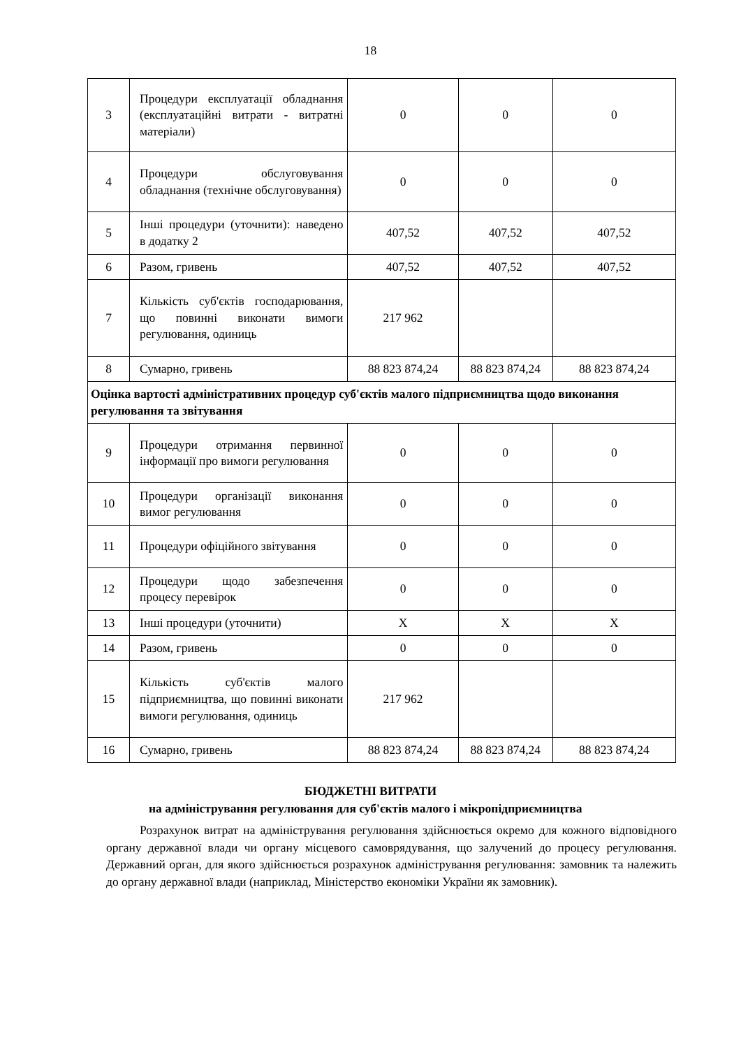18
| 3 | Процедури експлуатації обладнання (експлуатаційні витрати - витратні матеріали) | 0 | 0 | 0 |
| 4 | Процедури обслуговування обладнання (технічне обслуговування) | 0 | 0 | 0 |
| 5 | Інші процедури (уточнити): наведено в додатку 2 | 407,52 | 407,52 | 407,52 |
| 6 | Разом, гривень | 407,52 | 407,52 | 407,52 |
| 7 | Кількість суб'єктів господарювання, що повинні виконати вимоги регулювання, одиниць | 217 962 | | |
| 8 | Сумарно, гривень | 88 823 874,24 | 88 823 874,24 | 88 823 874,24 |
| Оцінка вартості адміністративних процедур суб'єктів малого підприємництва щодо виконання регулювання та звітування | | | | |
| 9 | Процедури отримання первинної інформації про вимоги регулювання | 0 | 0 | 0 |
| 10 | Процедури організації виконання вимог регулювання | 0 | 0 | 0 |
| 11 | Процедури офіційного звітування | 0 | 0 | 0 |
| 12 | Процедури щодо забезпечення процесу перевірок | 0 | 0 | 0 |
| 13 | Інші процедури (уточнити) | X | X | X |
| 14 | Разом, гривень | 0 | 0 | 0 |
| 15 | Кількість суб'єктів малого підприємництва, що повинні виконати вимоги регулювання, одиниць | 217 962 | | |
| 16 | Сумарно, гривень | 88 823 874,24 | 88 823 874,24 | 88 823 874,24 |
БЮДЖЕТНІ ВИТРАТИ
на адміністрування регулювання для суб'єктів малого і мікропідприємництва
Розрахунок витрат на адміністрування регулювання здійснюється окремо для кожного відповідного органу державної влади чи органу місцевого самоврядування, що залучений до процесу регулювання. Державний орган, для якого здійснюється розрахунок адміністрування регулювання: замовник та належить до органу державної влади (наприклад, Міністерство економіки України як замовник).